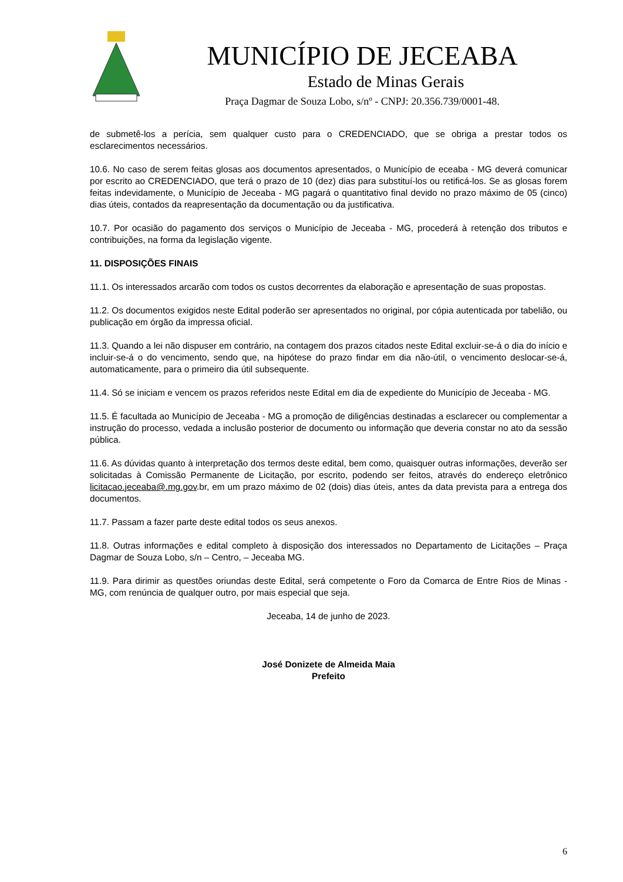MUNICÍPIO DE JECEABA
Estado de Minas Gerais
Praça Dagmar de Souza Lobo, s/nº - CNPJ: 20.356.739/0001-48.
de submetê-los a perícia, sem qualquer custo para o CREDENCIADO, que se obriga a prestar todos os esclarecimentos necessários.
10.6. No caso de serem feitas glosas aos documentos apresentados, o Município de eceaba - MG deverá comunicar por escrito ao CREDENCIADO, que terá o prazo de 10 (dez) dias para substituí-los ou retificá-los. Se as glosas forem feitas indevidamente, o Município de Jeceaba - MG pagará o quantitativo final devido no prazo máximo de 05 (cinco) dias úteis, contados da reapresentação da documentação ou da justificativa.
10.7. Por ocasião do pagamento dos serviços o Município de Jeceaba - MG, procederá à retenção dos tributos e contribuições, na forma da legislação vigente.
11. DISPOSIÇÕES FINAIS
11.1. Os interessados arcarão com todos os custos decorrentes da elaboração e apresentação de suas propostas.
11.2. Os documentos exigidos neste Edital poderão ser apresentados no original, por cópia autenticada por tabelião, ou publicação em órgão da impressa oficial.
11.3. Quando a lei não dispuser em contrário, na contagem dos prazos citados neste Edital excluir-se-á o dia do início e incluir-se-á o do vencimento, sendo que, na hipótese do prazo findar em dia não-útil, o vencimento deslocar-se-á, automaticamente, para o primeiro dia útil subsequente.
11.4. Só se iniciam e vencem os prazos referidos neste Edital em dia de expediente do Município de Jeceaba - MG.
11.5. É facultada ao Município de Jeceaba - MG a promoção de diligências destinadas a esclarecer ou complementar a instrução do processo, vedada a inclusão posterior de documento ou informação que deveria constar no ato da sessão pública.
11.6. As dúvidas quanto à interpretação dos termos deste edital, bem como, quaisquer outras informações, deverão ser solicitadas à Comissão Permanente de Licitação, por escrito, podendo ser feitos, através do endereço eletrônico licitacao.jeceaba@.mg.gov.br, em um prazo máximo de 02 (dois) dias úteis, antes da data prevista para a entrega dos documentos.
11.7. Passam a fazer parte deste edital todos os seus anexos.
11.8. Outras informações e edital completo à disposição dos interessados no Departamento de Licitações – Praça Dagmar de Souza Lobo, s/n – Centro, – Jeceaba MG.
11.9. Para dirimir as questões oriundas deste Edital, será competente o Foro da Comarca de Entre Rios de Minas - MG, com renúncia de qualquer outro, por mais especial que seja.
Jeceaba, 14 de junho de 2023.
José Donizete de Almeida Maia
Prefeito
6